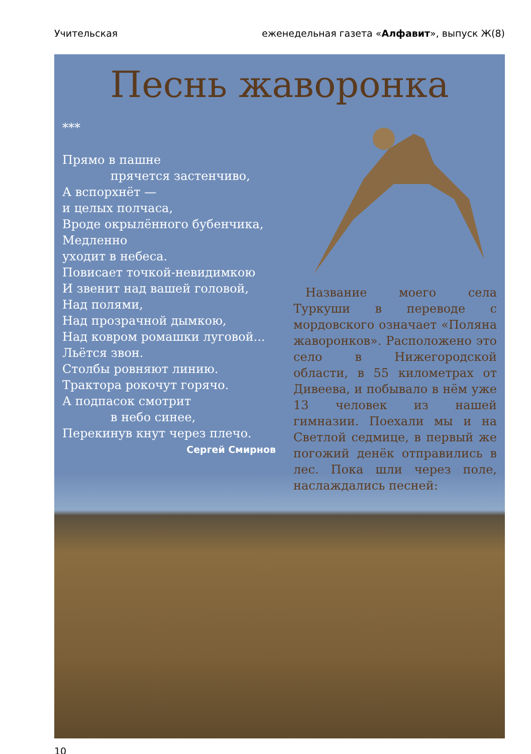Учительская еженедельная газета «Алфавит», выпуск Ж(8)
Песнь жаворонка
***
Прямо в пашне
прячется застенчиво,
А вспорхнёт —
и целых полчаса,
Вроде окрылённого бубенчика,
Медленно
уходит в небеса.
Повисает точкой-невидимкою
И звенит над вашей головой,
Над полями,
Над прозрачной дымкою,
Над ковром ромашки луговой...
Льётся звон.
Столбы ровняют линию.
Трактора рокочут горячо.
А подпасок смотрит
в небо синее,
Перекинув кнут через плечо.
Сергей Смирнов
Название моего села Туркуши в переводе с мордовского означает «Поляна жаворонков». Расположено это село в Нижегородской области, в 55 километрах от Дивеева, и побывало в нём уже 13 человек из нашей гимназии. Поехали мы и на Светлой седмице, в первый же погожий денёк отправились в лес. Пока шли через поле, наслаждались песней:
10